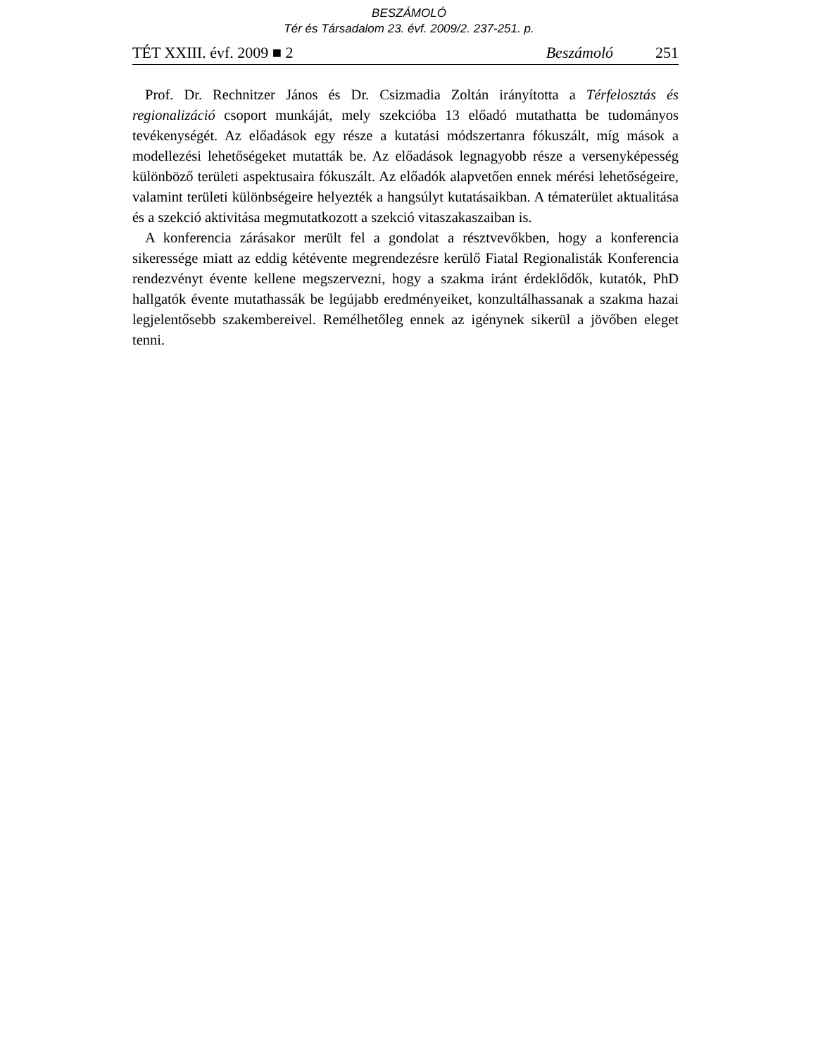BESZÁMOLÓ
Tér és Társadalom 23. évf. 2009/2. 237-251. p.
TÉT XXIII. évf. 2009 ■ 2 Beszámoló 251
Prof. Dr. Rechnitzer János és Dr. Csizmadia Zoltán irányította a Térfelosztás és regionalizáció csoport munkáját, mely szekcióba 13 előadó mutathatta be tudományos tevékenységét. Az előadások egy része a kutatási módszertanra fókuszált, míg mások a modellezési lehetőségeket mutatták be. Az előadások legnagyobb része a versenyképesség különböző területi aspektusaira fókuszált. Az előadók alapvetően ennek mérési lehetőségeire, valamint területi különbségeire helyezték a hangsúlyt kutatásaikban. A tématerület aktualitása és a szekció aktivitása megmutatkozott a szekció vitaszakaszaiban is.
A konferencia zárásakor merült fel a gondolat a résztvevőkben, hogy a konferencia sikeressége miatt az eddig kétévente megrendezésre kerülő Fiatal Regionalisták Konferencia rendezvényt évente kellene megszervezni, hogy a szakma iránt érdeklődők, kutatók, PhD hallgatók évente mutathassák be legújabb eredményeiket, konzultálhassanak a szakma hazai legjelentősebb szakembereivel. Remélhetőleg ennek az igénynek sikerül a jövőben eleget tenni.